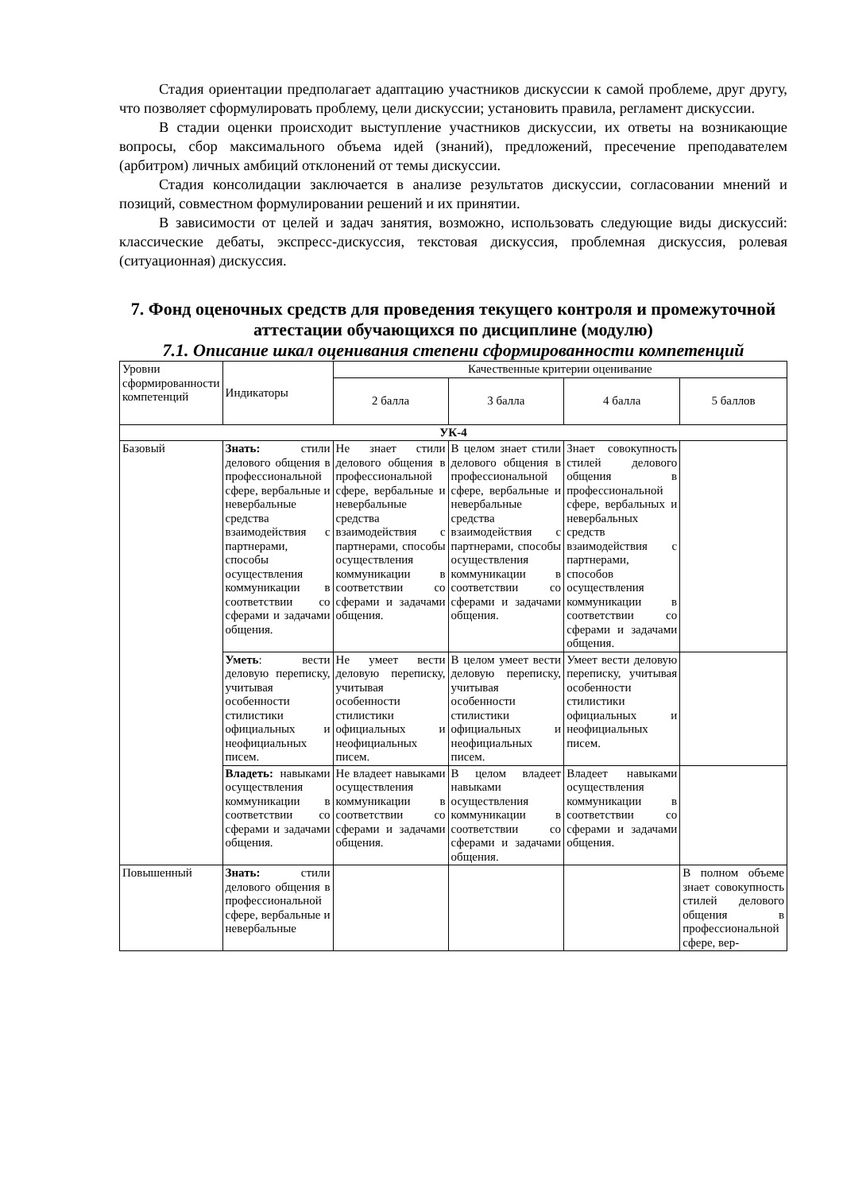Стадия ориентации предполагает адаптацию участников дискуссии к самой проблеме, друг другу, что позволяет сформулировать проблему, цели дискуссии; установить правила, регламент дискуссии.
В стадии оценки происходит выступление участников дискуссии, их ответы на возникающие вопросы, сбор максимального объема идей (знаний), предложений, пресечение преподавателем (арбитром) личных амбиций отклонений от темы дискуссии.
Стадия консолидации заключается в анализе результатов дискуссии, согласовании мнений и позиций, совместном формулировании решений и их принятии.
В зависимости от целей и задач занятия, возможно, использовать следующие виды дискуссий: классические дебаты, экспресс-дискуссия, текстовая дискуссия, проблемная дискуссия, ролевая (ситуационная) дискуссия.
7. Фонд оценочных средств для проведения текущего контроля и промежуточной аттестации обучающихся по дисциплине (модулю)
7.1. Описание шкал оценивания степени сформированности компетенций
| Уровни сформированности компетенций | Индикаторы | Качественные критерии оценивание | | | |
| --- | --- | --- | --- | --- | --- |
| | | 2 балла | 3 балла | 4 балла | 5 баллов |
| УК-4 | | | | | |
| Базовый | Знать: стили делового общения в профессиональной сфере, вербальные и невербальные средства взаимодействия с партнерами, способы осуществления коммуникации в соответствии со сферами и задачами общения. | Не знает стили делового общения в профессиональной сфере, вербальные и невербальные средства взаимодействия с партнерами, способы осуществления коммуникации в соответствии со сферами и задачами общения. | В целом знает стили делового общения в профессиональной сфере, вербальные и невербальные средства взаимодействия с партнерами, способы осуществления коммуникации в соответствии со сферами и задачами общения. | Знает совокупность стилей делового общения в профессиональной сфере, вербальных и невербальных средств взаимодействия с партнерами, способов осуществления коммуникации в соответствии со сферами и задачами общения. | |
| | Уметь : вести деловую переписку, учитывая особенности стилистики официальных и неофициальных писем. | Не умеет вести деловую переписку, учитывая особенности стилистики официальных и неофициальных писем. | В целом умеет вести деловую переписку, учитывая особенности стилистики официальных и неофициальных писем. | Умеет вести деловую переписку, учитывая особенности стилистики официальных и неофициальных писем. | |
| | Владеть: навыками осуществления коммуникации в соответствии со сферами и задачами общения. | Не владеет навыками осуществления коммуникации в соответствии со сферами и задачами общения. | В целом владеет навыками осуществления коммуникации в соответствии со сферами и задачами общения. | Владеет навыками осуществления коммуникации в соответствии со сферами и задачами общения. | |
| Повышенный | Знать: стили делового общения в профессиональной сфере, вербальные и невербальные | | | | В полном объеме знает совокупность стилей делового общения в профессиональной сфере, вер- |